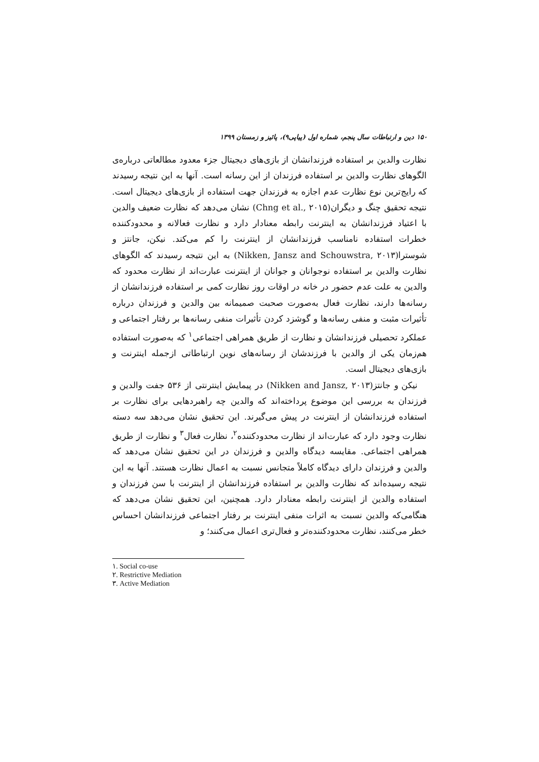۱۵۰ دین و ارتباطات سال پنجم، شماره اول (پیاپی۹)، پائیز و زمستان ۱۳۹۹
نظارت والدین بر استفاده فرزندانشان از بازی‌های دیجیتال جزء معدود مطالعاتی درباره‌ی الگوهای نظارت والدین بر استفاده فرزندان از این رسانه است. آنها به این نتیجه رسیدند که رایج‌ترین نوع نظارت عدم اجازه به فرزندان جهت استفاده از بازی‌های دیجیتال است. نتیجه تحقیق چنگ و دیگران(Chng et al., ۲۰۱۵) نشان می‌دهد که نظارت ضعیف والدین با اعتیاد فرزندانشان به اینترنت رابطه معنادار دارد و نظارت فعالانه و محدودکننده خطرات استفاده نامناسب فرزندانشان از اینترنت را کم می‌کند. نیکن، جانتز و شوسترا(Nikken, Jansz and Schouwstra, ۲۰۱۳) به این نتیجه رسیدند که الگوهای نظارت والدین بر استفاده نوجوانان و جوانان از اینترنت عبارت‌اند از نظارت محدود که والدین به علت عدم حضور در خانه در اوقات روز نظارت کمی بر استفاده فرزندانشان از رسانه‌ها دارند، نظارت فعال به‌صورت صحبت صمیمانه بین والدین و فرزندان درباره تأثیرات مثبت و منفی رسانه‌ها و گوشزد کردن تأثیرات منفی رسانه‌ها بر رفتار اجتماعی و عملکرد تحصیلی فرزندانشان و نظارت از طریق همراهی اجتماعی<sup>۱</sup> که به‌صورت استفاده هم‌زمان یکی از والدین با فرزندشان از رسانه‌های نوین ارتباطاتی ازجمله اینترنت و بازی‌های دیجیتال است.
نیکن و جانتز(Nikken and Jansz, ۲۰۱۳) در پیمایش اینترنتی از ۵۳۶ جفت والدین و فرزندان به بررسی این موضوع پرداخته‌اند که والدین چه راهبردهایی برای نظارت بر استفاده فرزندانشان از اینترنت در پیش می‌گیرند. این تحقیق نشان می‌دهد سه دسته نظارت وجود دارد که عبارت‌اند از نظارت محدودکننده<sup>۲</sup>، نظارت فعال<sup>۳</sup> و نظارت از طریق همراهی اجتماعی. مقایسه دیدگاه والدین و فرزندان در این تحقیق نشان می‌دهد که والدین و فرزندان دارای دیدگاه کاملاً متجانس نسبت به اعمال نظارت هستند. آنها به این نتیجه رسیده‌اند که نظارت والدین بر استفاده فرزندانشان از اینترنت با سن فرزندان و استفاده والدین از اینترنت رابطه معنادار دارد. همچنین، این تحقیق نشان می‌دهد که هنگامی‌که والدین نسبت به اثرات منفی اینترنت بر رفتار اجتماعی فرزندانشان احساس خطر می‌کنند، نظارت محدودکننده‌تر و فعال‌تری اعمال می‌کنند؛ و
۱. Social co-use
۲. Restrictive Mediation
۳. Active Mediation